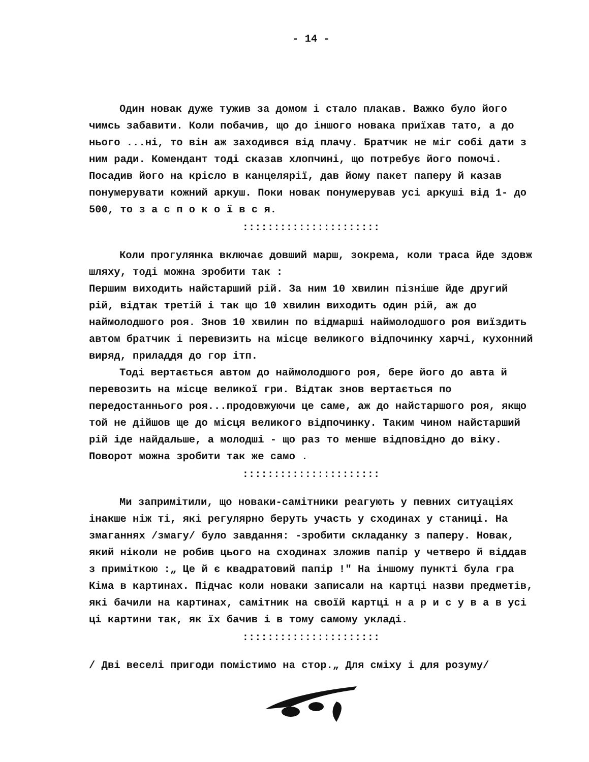- 14 -
Один новак дуже тужив за домом і стало плакав. Важко було його чимсь забавити. Коли побачив, що до іншого новака приїхав тато, а до нього ...ні, то він аж заходився від плачу. Братчик не міг собі дати з ним ради. Комендант тоді сказав хлопчині, що потребує його помочі. Посадив його на крісло в канцелярії, дав йому пакет паперу й казав понумерувати кожний аркуш. Поки новак понумерував усі аркуші від 1- до 500, то з а с п о к о ї в с я.
::::::::::::::::::::::
Коли прогулянка включає довший марш, зокрема, коли траса йде здовж шляху, тоді можна зробити так :
Першим виходить найстарший рій. За ним 10 хвилин пізніше йде другий рій, відтак третій і так що 10 хвилин виходить один рій, аж до наймолодшого роя. Знов 10 хвилин по відмарші наймолодшого роя виїздить автом братчик і перевизить на місце великого відпочинку харчі, кухонний виряд, приладдя до гор ітп.
Тоді вертається автом до наймолодшого роя, бере його до авта й перевозить на місце великої гри. Відтак знов вертається по передостаннього роя...продовжуючи це саме, аж до найстаршого роя, якщо той не дійшов ще до місця великого відпочинку. Таким чином найстарший рій іде найдальше, а молодші - що раз то менше відповідно до віку. Поворот можна зробити так же само .
::::::::::::::::::::::
Ми запримітили, що новаки-самітники реагують у певних ситуаціях інакше ніж ті, які регулярно беруть участь у сходинах у станиці. На змаганнях /змагу/ було завдання: -зробити складанку з паперу. Новак, який ніколи не робив цього на сходинах зложив папір у четверо й віддав з приміткою :„ Це й є квадратовий папір !" На іншому пункті була гра Кіма в картинах. Підчас коли новаки записали на картці назви предметів, які бачили на картинах, самітник на своїй картці н а р и с у в а в усі ці картини так, як їх бачив і в тому самому укладі.
::::::::::::::::::::::
/ Дві веселі пригоди помістимо на стор.„ Для сміху і для розуму/